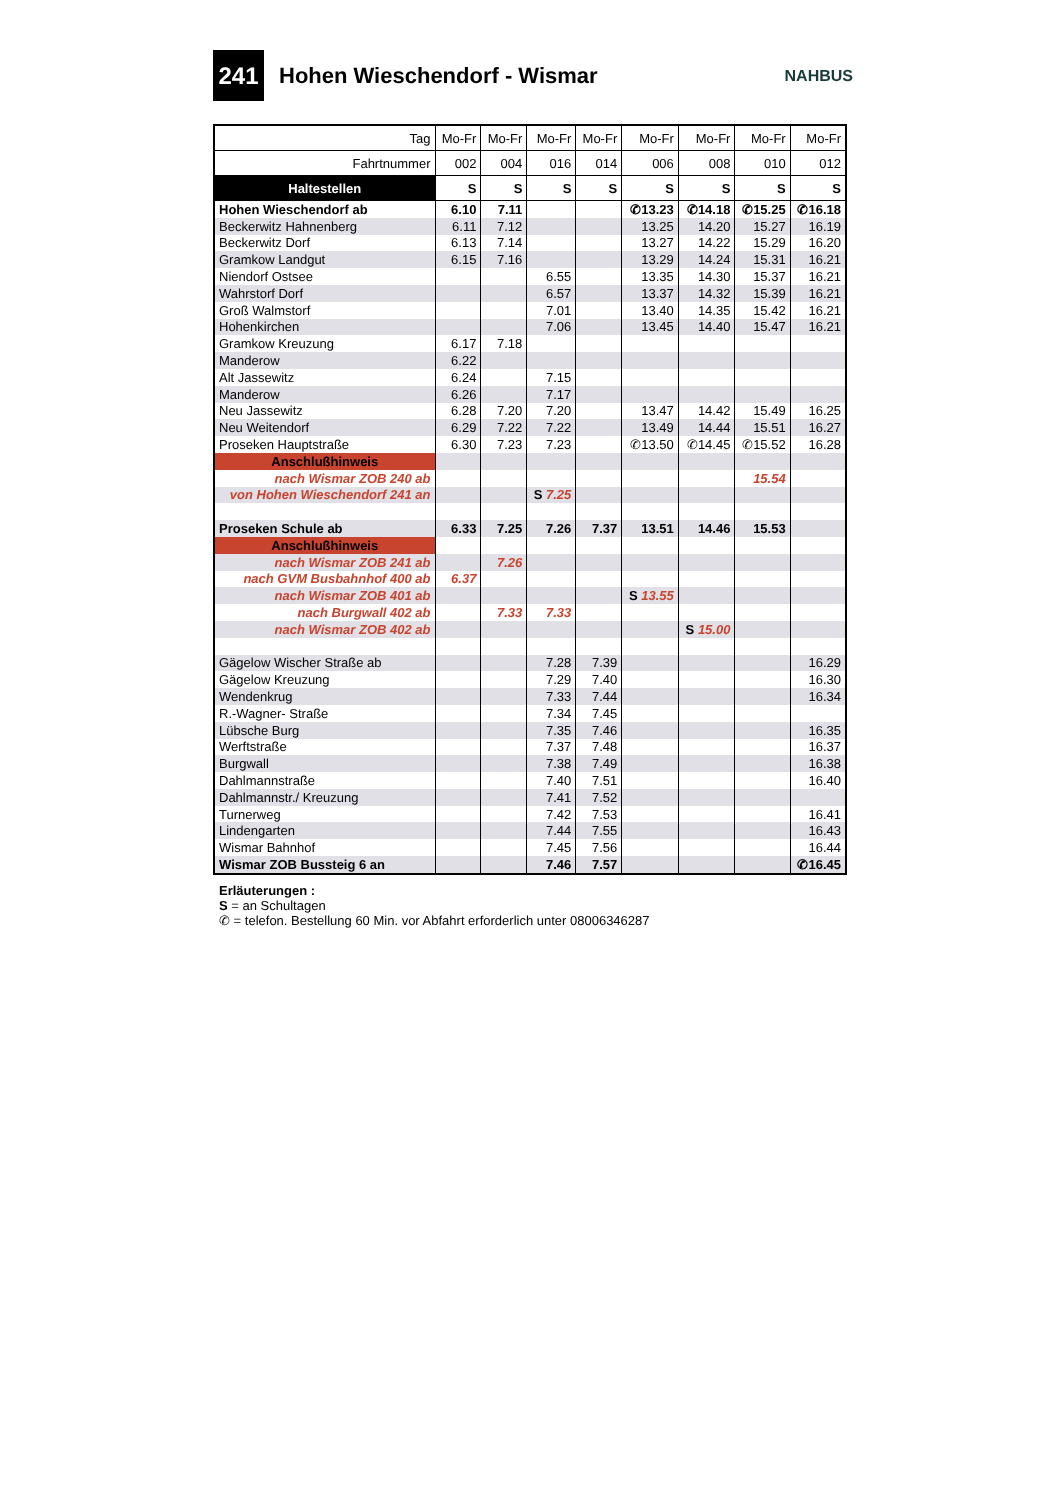241
Hohen Wieschendorf - Wismar
NAHBUS
| Tag | Mo-Fr | Mo-Fr | Mo-Fr | Mo-Fr | Mo-Fr | Mo-Fr | Mo-Fr | Mo-Fr |
| Fahrtnummer | 002 | 004 | 016 | 014 | 006 | 008 | 010 | 012 |
| Haltestellen | S | S | S | S | S | S | S | S |
| Hohen Wieschendorf ab | 6.10 | 7.11 | | | ✆13.23 | ✆14.18 | ✆15.25 | ✆16.18 |
| Beckerwitz Hahnenberg | 6.11 | 7.12 | | | 13.25 | 14.20 | 15.27 | 16.19 |
| Beckerwitz Dorf | 6.13 | 7.14 | | | 13.27 | 14.22 | 15.29 | 16.20 |
| Gramkow Landgut | 6.15 | 7.16 | | | 13.29 | 14.24 | 15.31 | 16.21 |
| Niendorf Ostsee | | | 6.55 | | 13.35 | 14.30 | 15.37 | 16.21 |
| Wahrstorf Dorf | | | 6.57 | | 13.37 | 14.32 | 15.39 | 16.21 |
| Groß Walmstorf | | | 7.01 | | 13.40 | 14.35 | 15.42 | 16.21 |
| Hohenkirchen | | | 7.06 | | 13.45 | 14.40 | 15.47 | 16.21 |
| Gramkow Kreuzung | 6.17 | 7.18 | | | | | | |
| Manderow | 6.22 | | | | | | | |
| Alt Jassewitz | 6.24 | | 7.15 | | | | | |
| Manderow | 6.26 | | 7.17 | | | | | |
| Neu Jassewitz | 6.28 | 7.20 | 7.20 | | 13.47 | 14.42 | 15.49 | 16.25 |
| Neu Weitendorf | 6.29 | 7.22 | 7.22 | | 13.49 | 14.44 | 15.51 | 16.27 |
| Proseken Hauptstraße | 6.30 | 7.23 | 7.23 | | ✆13.50 | ✆14.45 | ✆15.52 | 16.28 |
| Anschlußhinweis | | | | | | | | |
| nach Wismar ZOB 240 ab | | | | | | | 15.54 | |
| von Hohen Wieschendorf 241 an | | | S 7.25 | | | | | |
| Proseken Schule ab | 6.33 | 7.25 | 7.26 | 7.37 | 13.51 | 14.46 | 15.53 | |
| Anschlußhinweis | | | | | | | | |
| nach Wismar ZOB 241 ab | | 7.26 | | | | | | |
| nach GVM Busbahnhof 400 ab | 6.37 | | | | | | | |
| nach Wismar ZOB 401 ab | | | | | S 13.55 | | | |
| nach Burgwall 402 ab | | 7.33 | 7.33 | | | | | |
| nach Wismar ZOB 402 ab | | | | | | S 15.00 | | |
| Gägelow Wischer Straße ab | | | 7.28 | 7.39 | | | | 16.29 |
| Gägelow Kreuzung | | | 7.29 | 7.40 | | | | 16.30 |
| Wendenkrug | | | 7.33 | 7.44 | | | | 16.34 |
| R.-Wagner- Straße | | | 7.34 | 7.45 | | | | |
| Lübsche Burg | | | 7.35 | 7.46 | | | | 16.35 |
| Werftstraße | | | 7.37 | 7.48 | | | | 16.37 |
| Burgwall | | | 7.38 | 7.49 | | | | 16.38 |
| Dahlmannstraße | | | 7.40 | 7.51 | | | | 16.40 |
| Dahlmannstr./ Kreuzung | | | 7.41 | 7.52 | | | | |
| Turnerweg | | | 7.42 | 7.53 | | | | 16.41 |
| Lindengarten | | | 7.44 | 7.55 | | | | 16.43 |
| Wismar Bahnhof | | | 7.45 | 7.56 | | | | 16.44 |
| Wismar ZOB Bussteig 6 an | | | 7.46 | 7.57 | | | | ✆16.45 |
Erläuterungen :
S = an Schultagen
✆ = telefon. Bestellung 60 Min. vor Abfahrt erforderlich unter 08006346287